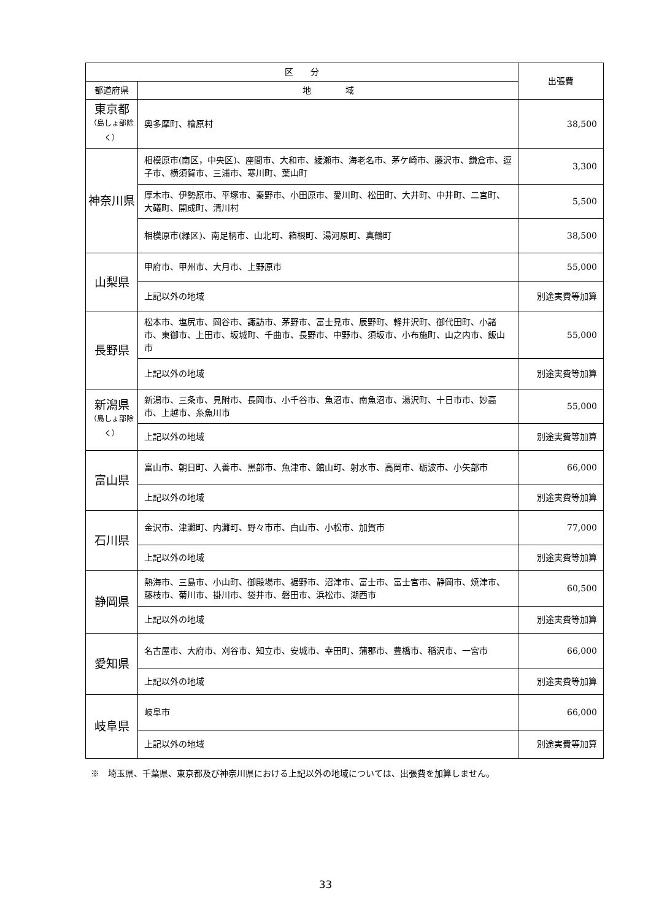| 区 分 | | 出張費 |
| --- | --- | --- |
| 都道府県 | 地 域 | |
| 東京都 （島しょ部除く） | 奥多摩町、檜原村 | 38,500 |
| 神奈川県 | 相模原市(南区，中央区)、座間市、大和市、綾瀬市、海老名市、茅ケ崎市、藤沢市、鎌倉市、逗子市、横須賀市、三浦市、寒川町、葉山町 | 3,300 |
| | 厚木市、伊勢原市、平塚市、秦野市、小田原市、愛川町、松田町、大井町、中井町、二宮町、大礒町、開成町、清川村 | 5,500 |
| | 相模原市(緑区)、南足柄市、山北町、箱根町、湯河原町、真鶴町 | 38,500 |
| 山梨県 | 甲府市、甲州市、大月市、上野原市 | 55,000 |
| | 上記以外の地域 | 別途実費等加算 |
| 長野県 | 松本市、塩尻市、岡谷市、諏訪市、茅野市、富士見市、辰野町、軽井沢町、御代田町、小諸市、東御市、上田市、坂城町、千曲市、長野市、中野市、須坂市、小布施町、山之内市、飯山市 | 55,000 |
| | 上記以外の地域 | 別途実費等加算 |
| 新潟県 （島しょ部除く） | 新潟市、三条市、見附市、長岡市、小千谷市、魚沼市、南魚沼市、湯沢町、十日市市、妙高市、上越市、糸魚川市 | 55,000 |
| | 上記以外の地域 | 別途実費等加算 |
| 富山県 | 富山市、朝日町、入善市、黒部市、魚津市、館山町、射水市、高岡市、砺波市、小矢部市 | 66,000 |
| | 上記以外の地域 | 別途実費等加算 |
| 石川県 | 金沢市、津灘町、内灘町、野々市市、白山市、小松市、加賀市 | 77,000 |
| | 上記以外の地域 | 別途実費等加算 |
| 静岡県 | 熱海市、三島市、小山町、御殿場市、裾野市、沼津市、富士市、富士宮市、静岡市、焼津市、藤枝市、菊川市、掛川市、袋井市、磐田市、浜松市、湖西市 | 60,500 |
| | 上記以外の地域 | 別途実費等加算 |
| 愛知県 | 名古屋市、大府市、刈谷市、知立市、安城市、幸田町、蒲郡市、豊橋市、稲沢市、一宮市 | 66,000 |
| | 上記以外の地域 | 別途実費等加算 |
| 岐阜県 | 岐阜市 | 66,000 |
| | 上記以外の地域 | 別途実費等加算 |
※　埼玉県、千葉県、東京都及び神奈川県における上記以外の地域については、出張費を加算しません。
33